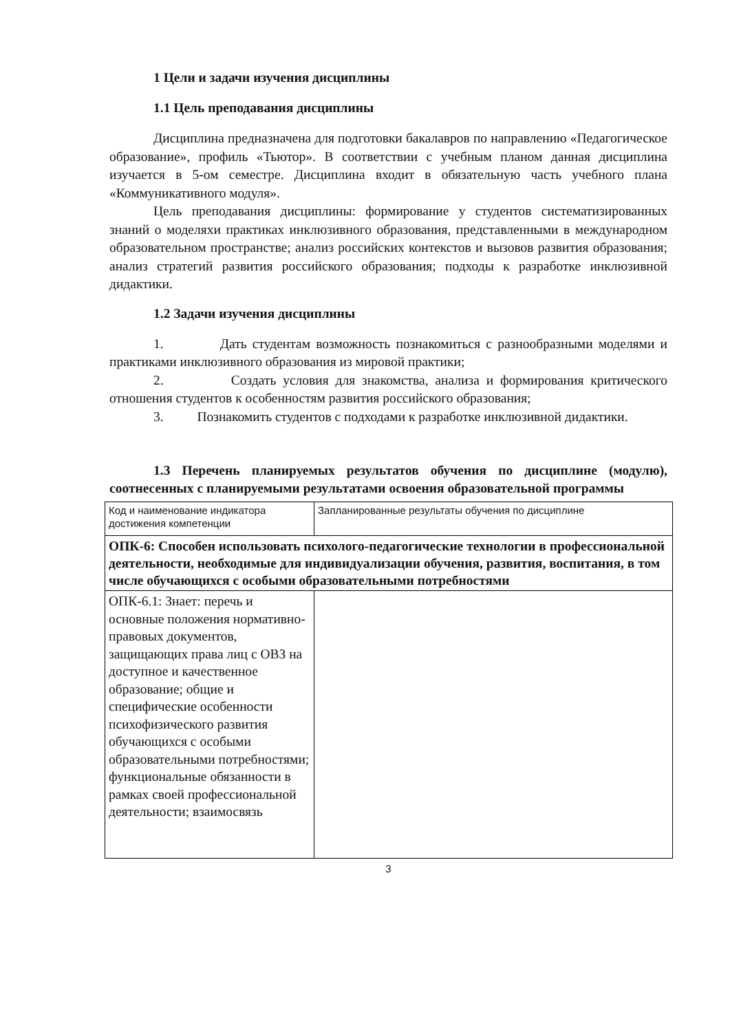1 Цели и задачи изучения дисциплины
1.1 Цель преподавания дисциплины
Дисциплина предназначена для подготовки бакалавров по направлению «Педагогическое образование», профиль «Тьютор». В соответствии с учебным планом данная дисциплина изучается в 5-ом семестре. Дисциплина входит в обязательную часть учебного плана «Коммуникативного модуля».
Цель преподавания дисциплины: формирование у студентов систематизированных знаний о моделяхи практиках инклюзивного образования, представленными в международном образовательном пространстве; анализ российских контекстов и вызовов развития образования; анализ стратегий развития российского образования; подходы к разработке инклюзивной дидактики.
1.2 Задачи изучения дисциплины
1. Дать студентам возможность познакомиться с разнообразными моделями и практиками инклюзивного образования из мировой практики;
2. Создать условия для знакомства, анализа и формирования критического отношения студентов к особенностям развития российского образования;
3. Познакомить студентов с подходами к разработке инклюзивной дидактики.
1.3 Перечень планируемых результатов обучения по дисциплине (модулю), соотнесенных с планируемыми результатами освоения образовательной программы
| Код и наименование индикатора достижения компетенции | Запланированные результаты обучения по дисциплине |
| ОПК-6: Способен использовать психолого-педагогические технологии в профессиональной деятельности, необходимые для индивидуализации обучения, развития, воспитания, в том числе обучающихся с особыми образовательными потребностями | |
| ОПК-6.1: Знает: перечь и основные положения нормативно-правовых документов, защищающих права лиц с ОВЗ на доступное и качественное образование; общие и специфические особенности психофизического развития обучающихся с особыми образовательными потребностями; функциональные обязанности в рамках своей профессиональной деятельности; взаимосвязь | |
3